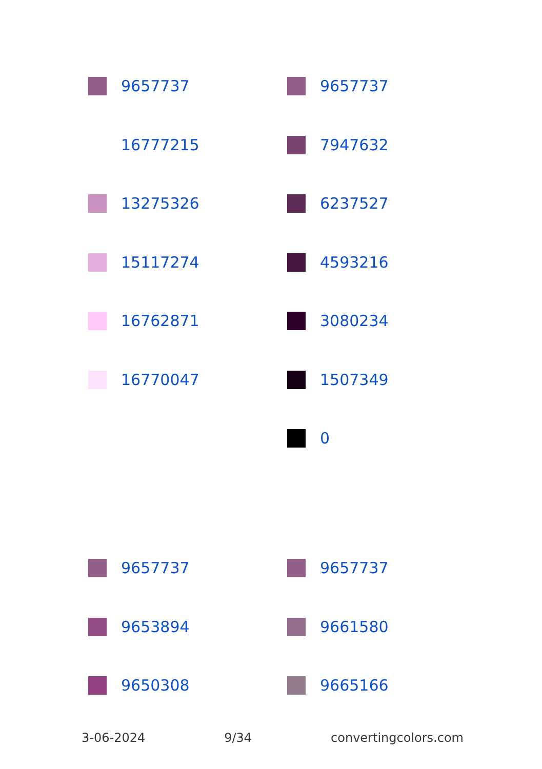9657737
16777215
13275326
15117274
16762871
16770047
9657737
7947632
6237527
4593216
3080234
1507349
0
9657737
9653894
9650308
9657737
9661580
9665166
3-06-2024 9/34 convertingcolors.com